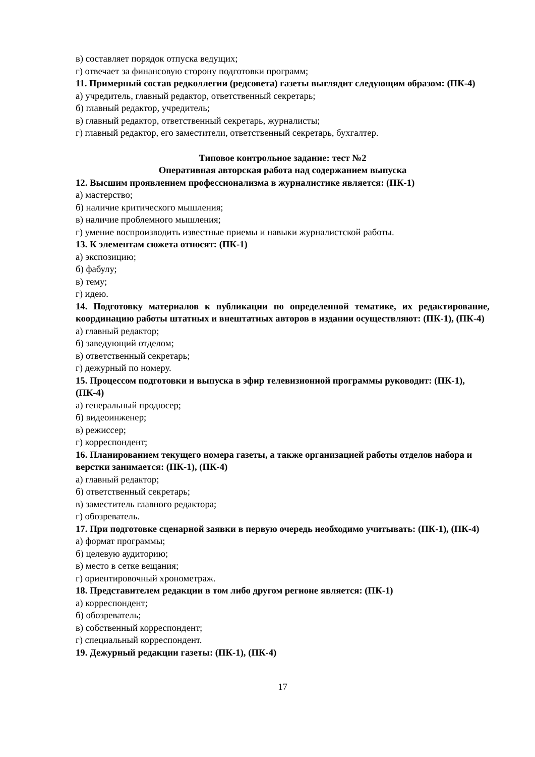в) составляет порядок отпуска ведущих;
г) отвечает за финансовую сторону подготовки программ;
11. Примерный состав редколлегии (редсовета) газеты выглядит следующим образом: (ПК-4)
а) учредитель, главный редактор, ответственный секретарь;
б) главный редактор, учредитель;
в) главный редактор, ответственный секретарь, журналисты;
г) главный редактор, его заместители, ответственный секретарь, бухгалтер.
Типовое контрольное задание: тест №2
Оперативная авторская работа над содержанием выпуска
12. Высшим проявлением профессионализма в журналистике является: (ПК-1)
а) мастерство;
б) наличие критического мышления;
в) наличие проблемного мышления;
г) умение воспроизводить известные приемы и навыки журналистской работы.
13. К элементам сюжета относят: (ПК-1)
а) экспозицию;
б) фабулу;
в) тему;
г) идею.
14. Подготовку материалов к публикации по определенной тематике, их редактирование, координацию работы штатных и внештатных авторов в издании осуществляют: (ПК-1), (ПК-4)
а) главный редактор;
б) заведующий отделом;
в) ответственный секретарь;
г) дежурный по номеру.
15. Процессом подготовки и выпуска в эфир телевизионной программы руководит: (ПК-1), (ПК-4)
а) генеральный продюсер;
б) видеоинженер;
в) режиссер;
г) корреспондент;
16. Планированием текущего номера газеты, а также организацией работы отделов набора и верстки занимается: (ПК-1), (ПК-4)
а) главный редактор;
б) ответственный секретарь;
в) заместитель главного редактора;
г) обозреватель.
17. При подготовке сценарной заявки в первую очередь необходимо учитывать: (ПК-1), (ПК-4)
а) формат программы;
б) целевую аудиторию;
в) место в сетке вещания;
г) ориентировочный хронометраж.
18. Представителем редакции в том либо другом регионе является: (ПК-1)
а) корреспондент;
б) обозреватель;
в) собственный корреспондент;
г) специальный корреспондент.
19. Дежурный редакции газеты: (ПК-1), (ПК-4)
17